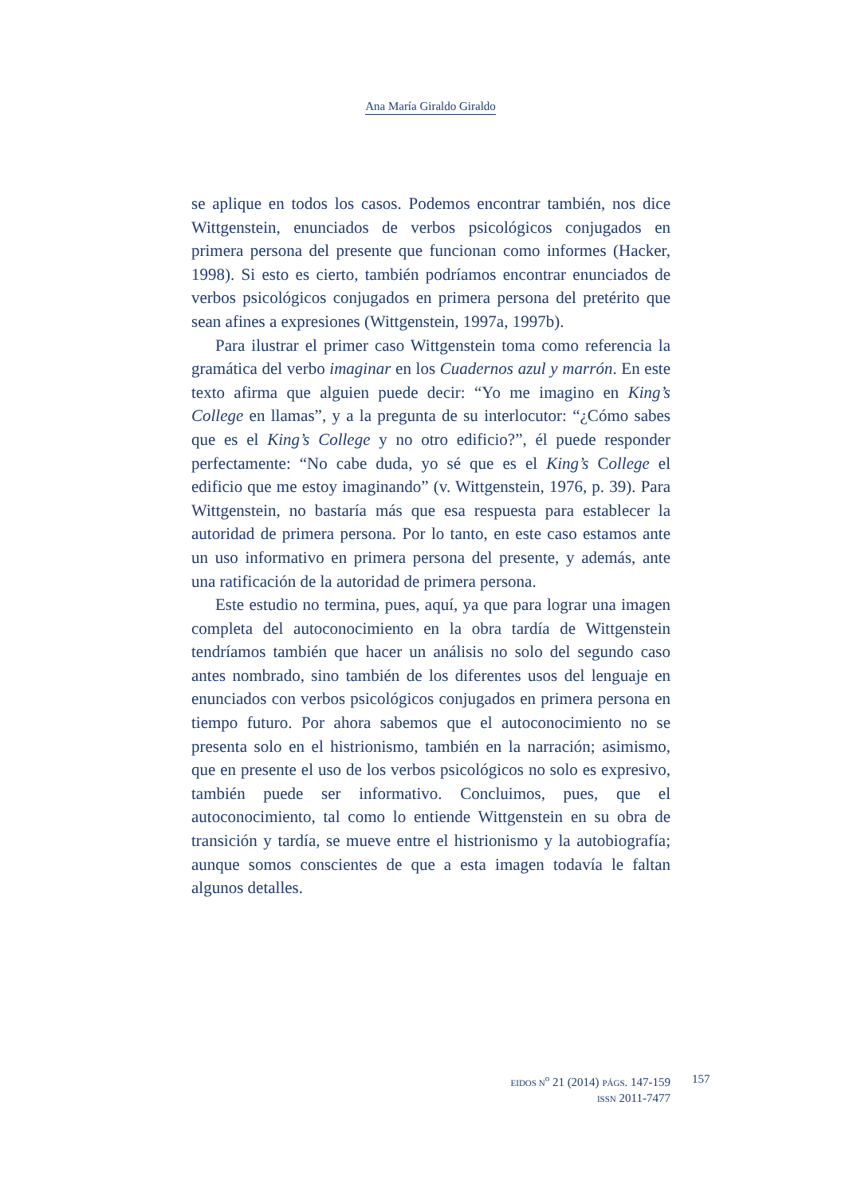Ana María Giraldo Giraldo
se aplique en todos los casos. Podemos encontrar también, nos dice Wittgenstein, enunciados de verbos psicológicos conjugados en primera persona del presente que funcionan como informes (Hacker, 1998). Si esto es cierto, también podríamos encontrar enunciados de verbos psicológicos conjugados en primera persona del pretérito que sean afines a expresiones (Wittgenstein, 1997a, 1997b).
Para ilustrar el primer caso Wittgenstein toma como referencia la gramática del verbo imaginar en los Cuadernos azul y marrón. En este texto afirma que alguien puede decir: “Yo me imagino en King’s College en llamas”, y a la pregunta de su interlocutor: “¿Cómo sabes que es el King’s College y no otro edificio?”, él puede responder perfectamente: “No cabe duda, yo sé que es el King’s College el edificio que me estoy imaginando” (v. Wittgenstein, 1976, p. 39). Para Wittgenstein, no bastaría más que esa respuesta para establecer la autoridad de primera persona. Por lo tanto, en este caso estamos ante un uso informativo en primera persona del presente, y además, ante una ratificación de la autoridad de primera persona.
Este estudio no termina, pues, aquí, ya que para lograr una imagen completa del autoconocimiento en la obra tardía de Wittgenstein tendríamos también que hacer un análisis no solo del segundo caso antes nombrado, sino también de los diferentes usos del lenguaje en enunciados con verbos psicológicos conjugados en primera persona en tiempo futuro. Por ahora sabemos que el autoconocimiento no se presenta solo en el histrionismo, también en la narración; asimismo, que en presente el uso de los verbos psicológicos no solo es expresivo, también puede ser informativo. Concluimos, pues, que el autoconocimiento, tal como lo entiende Wittgenstein en su obra de transición y tardía, se mueve entre el histrionismo y la autobiografía; aunque somos conscientes de que a esta imagen todavía le faltan algunos detalles.
EIDOS N<sup>o</sup> 21 (2014) PÁGS. 147-159
ISSN 2011-7477
157